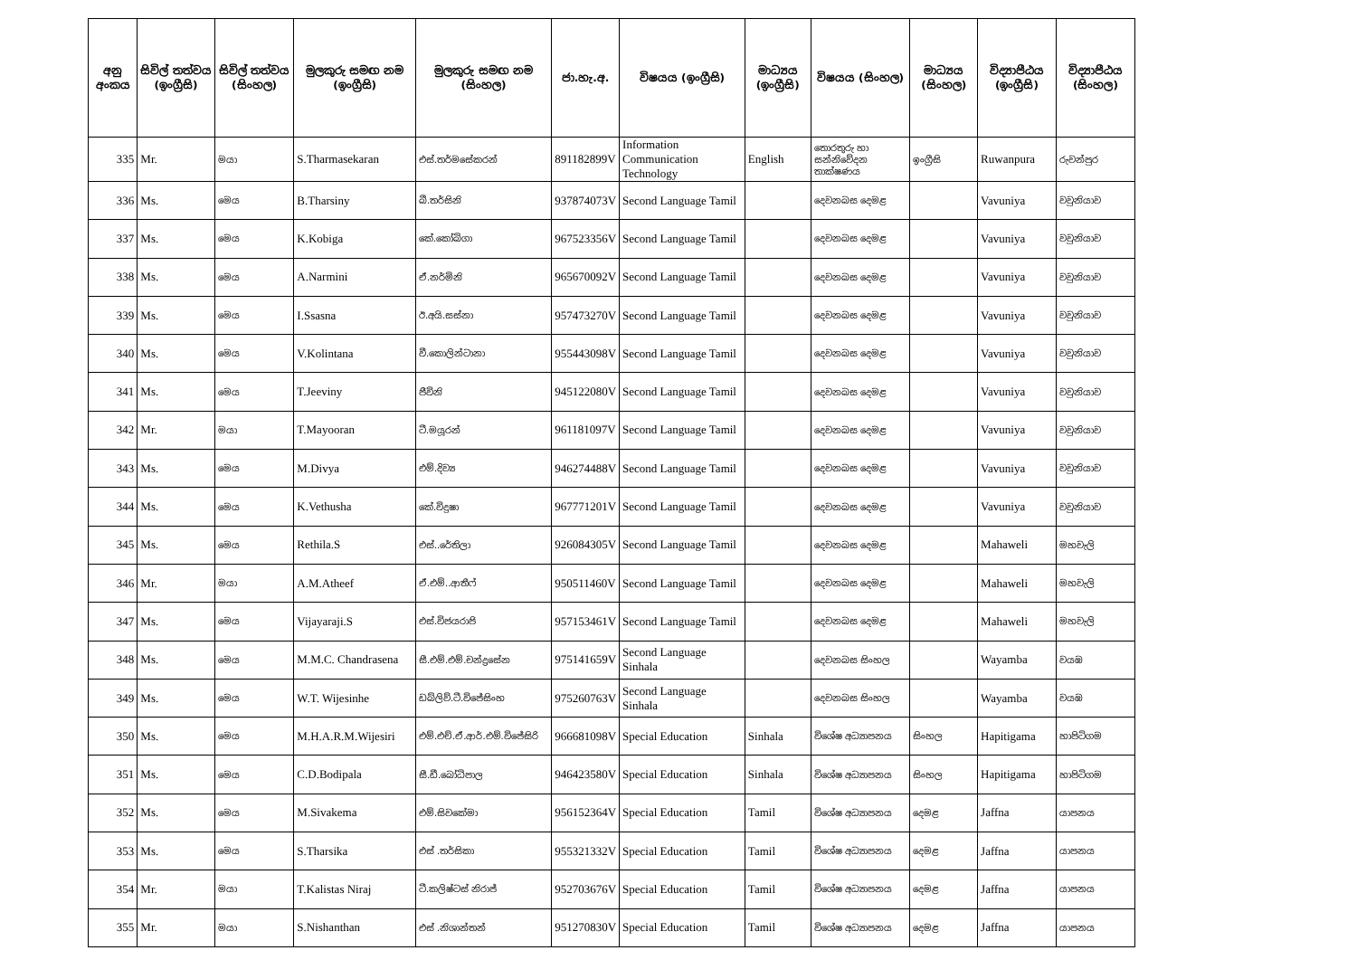| අනු අංකය | සිවිල් තත්වය (ඉංග්‍රීසි) | සිවිල් තත්වය (සිංහල) | මුලකුරු සමඟ නම (ඉංග්‍රීසි) | මුලකුරු සමඟ නම (සිංහල) | ජා.හැ.අ. | විෂයය (ඉංග්‍රීසි) | මාධ්‍යය (ඉංග්‍රීසි) | විෂයය (සිංහල) | මාධ්‍යය (සිංහල) | විද්‍යාපීඨය (ඉංග්‍රීසි) | විද්‍යාපීඨය (සිංහල) |
| --- | --- | --- | --- | --- | --- | --- | --- | --- | --- | --- | --- |
| 335 | Mr. | මයා | S.Tharmasekaran | එස්.තර්මසේකරන් | 891182899V | Information Communication Technology | English | තොරතුරු හා සන්නිවේදන තාක්ෂණය | ඉංග්‍රීසි | Ruwanpura | රුවන්පුර |
| 336 | Ms. | මෙය | B.Tharsiny | බී.තර්සිනි | 937874073V | Second Language Tamil | | දෙවනබස දෙමළ | | Vavuniya | වවුනියාව |
| 337 | Ms. | මෙය | K.Kobiga | කේ.කෝබිගා | 967523356V | Second Language Tamil | | දෙවනබස දෙමළ | | Vavuniya | වවුනියාව |
| 338 | Ms. | මෙය | A.Narmini | ඒ.නර්මිනි | 965670092V | Second Language Tamil | | දෙවනබස දෙමළ | | Vavuniya | වවුනියාව |
| 339 | Ms. | මෙය | I.Ssasna | ඊ.අයි.සස්නා | 957473270V | Second Language Tamil | | දෙවනබස දෙමළ | | Vavuniya | වවුනියාව |
| 340 | Ms. | මෙය | V.Kolintana | වී.කොලින්ටානා | 955443098V | Second Language Tamil | | දෙවනබස දෙමළ | | Vavuniya | වවුනියාව |
| 341 | Ms. | මෙය | T.Jeeviny | ජීවිනි | 945122080V | Second Language Tamil | | දෙවනබස දෙමළ | | Vavuniya | වවුනියාව |
| 342 | Mr. | මයා | T.Mayooran | ටී.මයූරන් | 961181097V | Second Language Tamil | | දෙවනබස දෙමළ | | Vavuniya | වවුනියාව |
| 343 | Ms. | මෙය | M.Divya | එම්.දිව්‍ය | 946274488V | Second Language Tamil | | දෙවනබස දෙමළ | | Vavuniya | වවුනියාව |
| 344 | Ms. | මෙය | K.Vethusha | කේ.විදුෂා | 967771201V | Second Language Tamil | | දෙවනබස දෙමළ | | Vavuniya | වවුනියාව |
| 345 | Ms. | මෙය | Rethila.S | එස්..රේතිලා | 926084305V | Second Language Tamil | | දෙවනබස දෙමළ | | Mahaweli | මහවැලි |
| 346 | Mr. | මයා | A.M.Atheef | ඒ.එම්..ආතීෆ් | 950511460V | Second Language Tamil | | දෙවනබස දෙමළ | | Mahaweli | මහවැලි |
| 347 | Ms. | මෙය | Vijayaraji.S | එස්.විජයරාජි | 957153461V | Second Language Tamil | | දෙවනබස දෙමළ | | Mahaweli | මහවැලි |
| 348 | Ms. | මෙය | M.M.C. Chandrasena | සී.එම්.එම්.චන්ද්‍රසේන | 975141659V | Second Language Sinhala | | දෙවනබස සිංහල | | Wayamba | වයඹ |
| 349 | Ms. | මෙය | W.T. Wijesinhe | ඩබ්ලිව්.ටී.විජේසිංහ | 975260763V | Second Language Sinhala | | දෙවනබස සිංහල | | Wayamba | වයඹ |
| 350 | Ms. | මෙය | M.H.A.R.M.Wijesiri | එම්.එච්.ඒ.ආර්.එම්.විජේසිරි | 966681098V | Special Education | Sinhala | විශේෂ අධ්‍යාපනය | සිංහල | Hapitigama | හාපිටිගම |
| 351 | Ms. | මෙය | C.D.Bodipala | සී.ඩී.බෝධිපාල | 946423580V | Special Education | Sinhala | විශේෂ අධ්‍යාපනය | සිංහල | Hapitigama | හාපිටිගම |
| 352 | Ms. | මෙය | M.Sivakema | එම්.සිවකේමා | 956152364V | Special Education | Tamil | විශේෂ අධ්‍යාපනය | දෙමළ | Jaffna | යාපනය |
| 353 | Ms. | මෙය | S.Tharsika | එස් .තර්සිකා | 955321332V | Special Education | Tamil | විශේෂ අධ්‍යාපනය | දෙමළ | Jaffna | යාපනය |
| 354 | Mr. | මයා | T.Kalistas Niraj | ටී.කලිෂ්ටස් නිරාජ් | 952703676V | Special Education | Tamil | විශේෂ අධ්‍යාපනය | දෙමළ | Jaffna | යාපනය |
| 355 | Mr. | මයා | S.Nishanthan | එස් .නිශාන්තන් | 951270830V | Special Education | Tamil | විශේෂ අධ්‍යාපනය | දෙමළ | Jaffna | යාපනය |